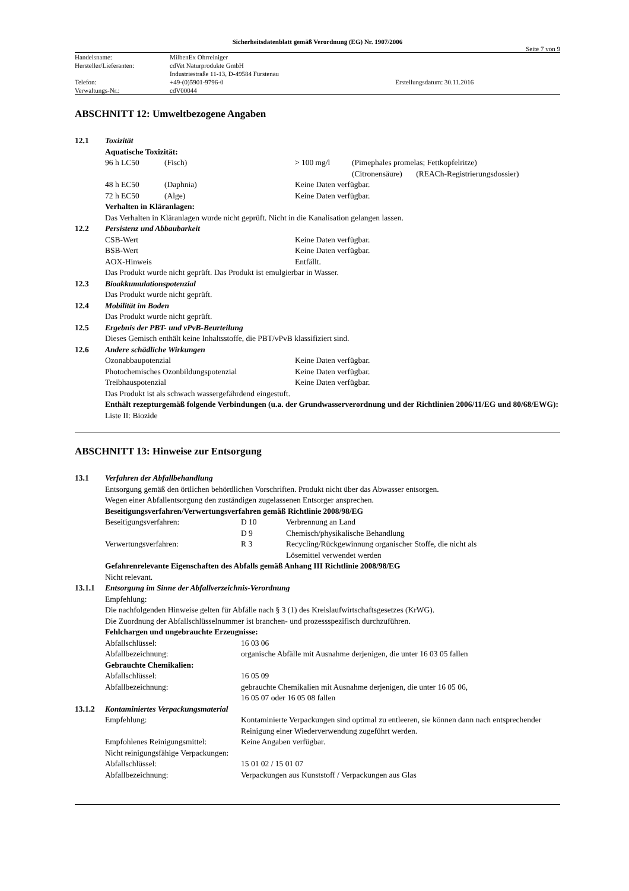Sicherheitsdatenblatt gemäß Verordnung (EG) Nr. 1907/2006
Seite 7 von 9
| Handelsname: | MilbenEx Ohrreiniger | |
| Hersteller/Lieferanten: | cdVet Naturprodukte GmbH | |
| | Industriestraße 11-13, D-49584 Fürstenau | |
| Telefon: | +49-(0)5901-9796-0 | Erstellungsdatum: 30.11.2016 |
| Verwaltungs-Nr.: | cdV00044 | |
ABSCHNITT 12: Umweltbezogene Angaben
12.1 Toxizität
Aquatische Toxizität:
| 96 h LC50 | (Fisch) | > 100 mg/l | (Pimephales promelas; Fettkopfelritze) |
| | | | (Citronensäure) (REACh-Registrierungsdossier) |
| 48 h EC50 | (Daphnia) | Keine Daten verfügbar. | |
| 72 h EC50 | (Alge) | Keine Daten verfügbar. | |
Verhalten in Kläranlagen:
Das Verhalten in Kläranlagen wurde nicht geprüft. Nicht in die Kanalisation gelangen lassen.
12.2 Persistenz und Abbaubarkeit
| CSB-Wert | Keine Daten verfügbar. |
| BSB-Wert | Keine Daten verfügbar. |
| AOX-Hinweis | Entfällt. |
Das Produkt wurde nicht geprüft. Das Produkt ist emulgierbar in Wasser.
12.3 Bioakkumulationspotenzial
Das Produkt wurde nicht geprüft.
12.4 Mobilität im Boden
Das Produkt wurde nicht geprüft.
12.5 Ergebnis der PBT- und vPvB-Beurteilung
Dieses Gemisch enthält keine Inhaltsstoffe, die PBT/vPvB klassifiziert sind.
12.6 Andere schädliche Wirkungen
| Ozonabbaupotenzial | Keine Daten verfügbar. |
| Photochemisches Ozonbildungspotenzial | Keine Daten verfügbar. |
| Treibhauspotenzial | Keine Daten verfügbar. |
Das Produkt ist als schwach wassergefährdend eingestuft.
Enthält rezepturgemäß folgende Verbindungen (u.a. der Grundwasserverordnung und der Richtlinien 2006/11/EG und 80/68/EWG):
Liste II: Biozide
ABSCHNITT 13: Hinweise zur Entsorgung
13.1 Verfahren der Abfallbehandlung
Entsorgung gemäß den örtlichen behördlichen Vorschriften. Produkt nicht über das Abwasser entsorgen.
Wegen einer Abfallentsorgung den zuständigen zugelassenen Entsorger ansprechen.
Beseitigungsverfahren/Verwertungsverfahren gemäß Richtlinie 2008/98/EG
| Beseitigungsverfahren: | D 10 | Verbrennung an Land |
| | D 9 | Chemisch/physikalische Behandlung |
| Verwertungsverfahren: | R 3 | Recycling/Rückgewinnung organischer Stoffe, die nicht als Lösemittel verwendet werden |
Gefahrenrelevante Eigenschaften des Abfalls gemäß Anhang III Richtlinie 2008/98/EG
Nicht relevant.
13.1.1 Entsorgung im Sinne der Abfallverzeichnis-Verordnung
Empfehlung:
Die nachfolgenden Hinweise gelten für Abfälle nach § 3 (1) des Kreislaufwirtschaftsgesetzes (KrWG).
Die Zuordnung der Abfallschlüsselnummer ist branchen- und prozessspezifisch durchzuführen.
Fehlchargen und ungebrauchte Erzeugnisse:
| Abfallschlüssel: | 16 03 06 |
| Abfallbezeichnung: | organische Abfälle mit Ausnahme derjenigen, die unter 16 03 05 fallen |
Gebrauchte Chemikalien:
| Abfallschlüssel: | 16 05 09 |
| Abfallbezeichnung: | gebrauchte Chemikalien mit Ausnahme derjenigen, die unter 16 05 06, 16 05 07 oder 16 05 08 fallen |
13.1.2 Kontaminiertes Verpackungsmaterial
| Empfehlung: | Kontaminierte Verpackungen sind optimal zu entleeren, sie können dann nach entsprechender Reinigung einer Wiederverwendung zugeführt werden. |
| Empfohlenes Reinigungsmittel: | Keine Angaben verfügbar. |
| Nicht reinigungsfähige Verpackungen: | |
| Abfallschlüssel: | 15 01 02 / 15 01 07 |
| Abfallbezeichnung: | Verpackungen aus Kunststoff / Verpackungen aus Glas |